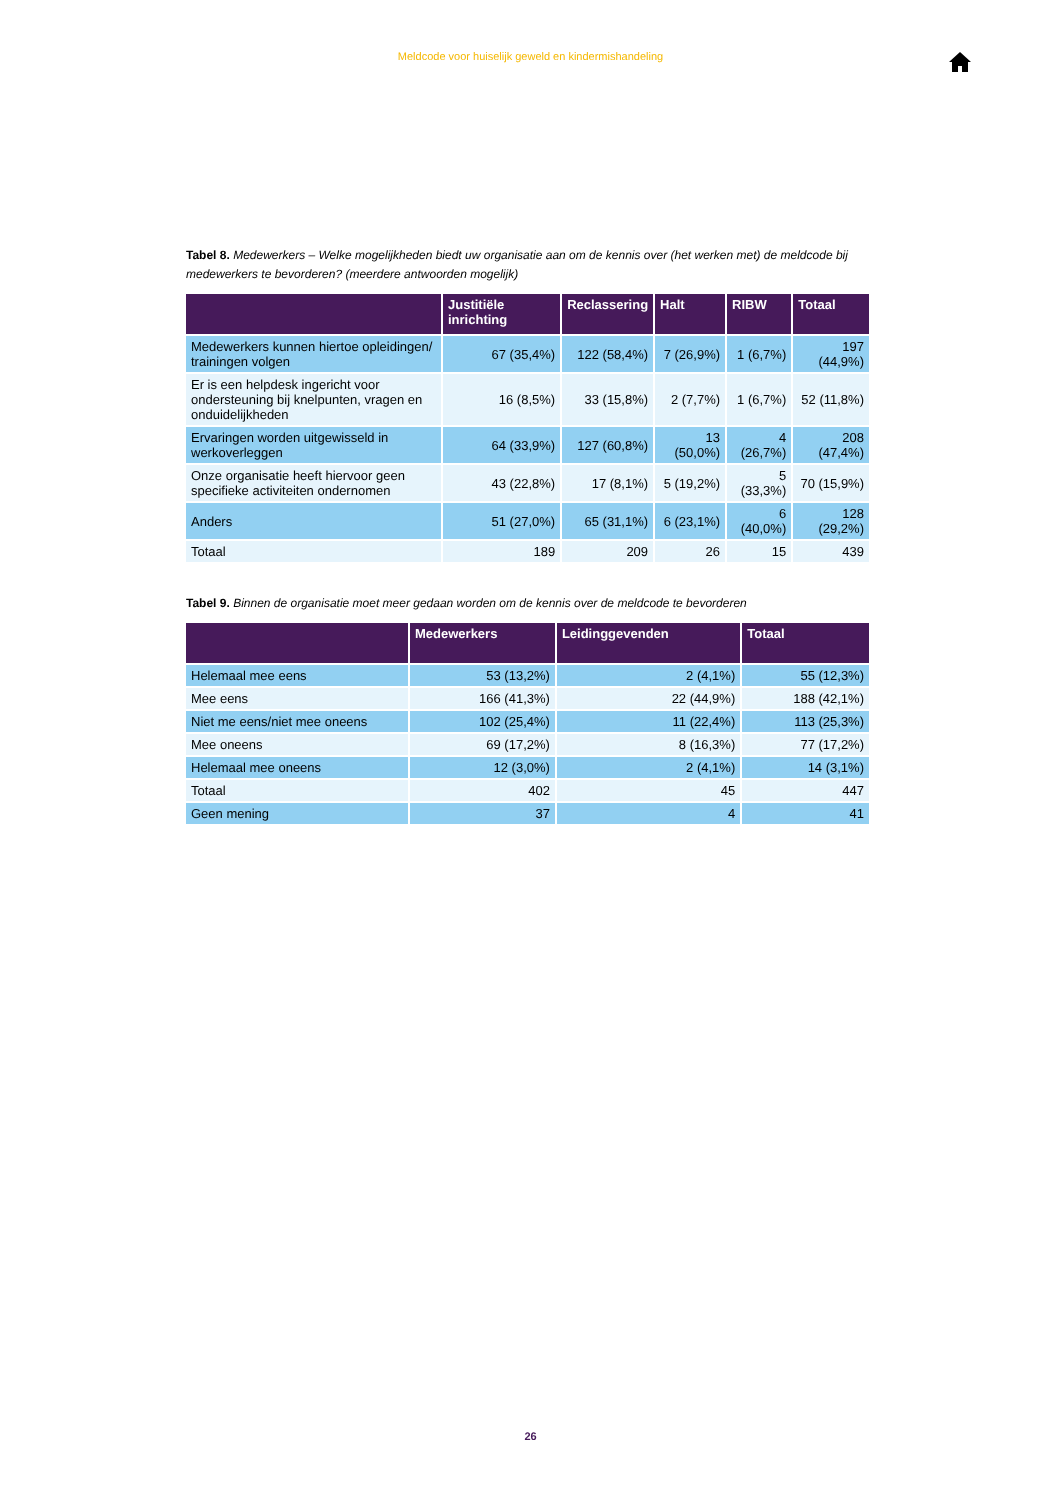Meldcode voor huiselijk geweld en kindermishandeling
Tabel 8. Medewerkers – Welke mogelijkheden biedt uw organisatie aan om de kennis over (het werken met) de meldcode bij medewerkers te bevorderen? (meerdere antwoorden mogelijk)
| | Justitiële inrichting | Reclassering | Halt | RIBW | Totaal |
| --- | --- | --- | --- | --- | --- |
| Medewerkers kunnen hiertoe opleidingen/ trainingen volgen | 67 (35,4%) | 122 (58,4%) | 7 (26,9%) | 1 (6,7%) | 197 (44,9%) |
| Er is een helpdesk ingericht voor ondersteuning bij knelpunten, vragen en onduidelijkheden | 16 (8,5%) | 33 (15,8%) | 2 (7,7%) | 1 (6,7%) | 52 (11,8%) |
| Ervaringen worden uitgewisseld in werkoverleggen | 64 (33,9%) | 127 (60,8%) | 13 (50,0%) | 4 (26,7%) | 208 (47,4%) |
| Onze organisatie heeft hiervoor geen specifieke activiteiten ondernomen | 43 (22,8%) | 17 (8,1%) | 5 (19,2%) | 5 (33,3%) | 70 (15,9%) |
| Anders | 51 (27,0%) | 65 (31,1%) | 6 (23,1%) | 6 (40,0%) | 128 (29,2%) |
| Totaal | 189 | 209 | 26 | 15 | 439 |
Tabel 9. Binnen de organisatie moet meer gedaan worden om de kennis over de meldcode te bevorderen
| | Medewerkers | Leidinggevenden | Totaal |
| --- | --- | --- | --- |
| Helemaal mee eens | 53 (13,2%) | 2 (4,1%) | 55 (12,3%) |
| Mee eens | 166 (41,3%) | 22 (44,9%) | 188 (42,1%) |
| Niet me eens/niet mee oneens | 102 (25,4%) | 11 (22,4%) | 113 (25,3%) |
| Mee oneens | 69 (17,2%) | 8 (16,3%) | 77 (17,2%) |
| Helemaal mee oneens | 12 (3,0%) | 2 (4,1%) | 14 (3,1%) |
| Totaal | 402 | 45 | 447 |
| Geen mening | 37 | 4 | 41 |
26